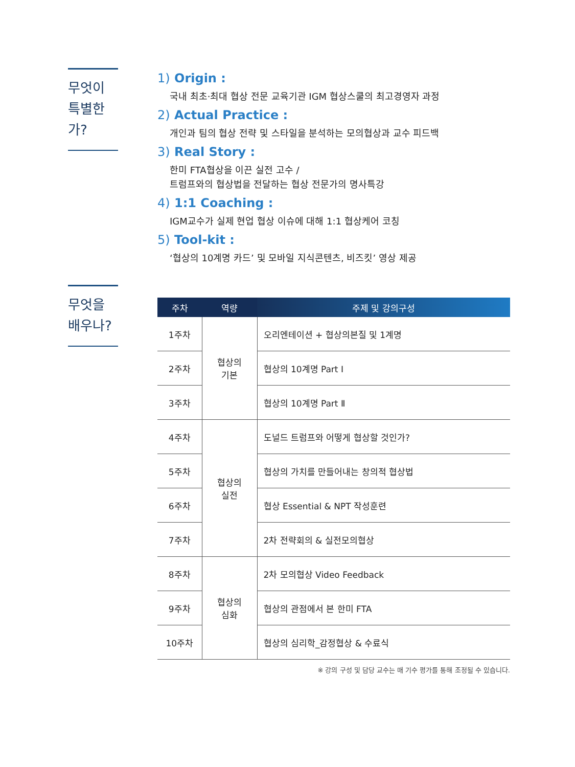무엇이
특별한가?
1) Origin :
국내 최초·최대 협상 전문 교육기관 IGM 협상스쿨의 최고경영자 과정
2) Actual Practice :
개인과 팀의 협상 전략 및 스타일을 분석하는 모의협상과 교수 피드백
3) Real Story :
한미 FTA협상을 이끈 실전 고수 /
트럼프와의 협상법을 전달하는 협상 전문가의 명사특강
4) 1:1 Coaching :
IGM교수가 실제 현업 협상 이슈에 대해 1:1 협상케어 코칭
5) Tool-kit :
‘협상의 10계명 카드’ 및 모바일 지식콘텐츠, 비즈킷’ 영상 제공
무엇을
배우나?
| 주차 | 역량 | 주제 및 강의구성 |
| --- | --- | --- |
| 1주차 | 협상의 기본 | 오리엔테이션 + 협상의본질 및 1계명 |
| 2주차 | | 협상의 10계명 Part Ⅰ |
| 3주차 | | 협상의 10계명 Part Ⅱ |
| 4주차 | 협상의 실전 | 도널드 트럼프와 어떻게 협상할 것인가? |
| 5주차 | | 협상의 가치를 만들어내는 창의적 협상법 |
| 6주차 | | 협상 Essential & NPT 작성훈련 |
| 7주차 | | 2차 전략회의 & 실전모의협상 |
| 8주차 | 협상의 심화 | 2차 모의협상 Video Feedback |
| 9주차 | | 협상의 관점에서 본 한미 FTA |
| 10주차 | | 협상의 심리학_감정협상 & 수료식 |
※ 강의 구성 및 담당 교수는 매 기수 평가를 통해 조정될 수 있습니다.